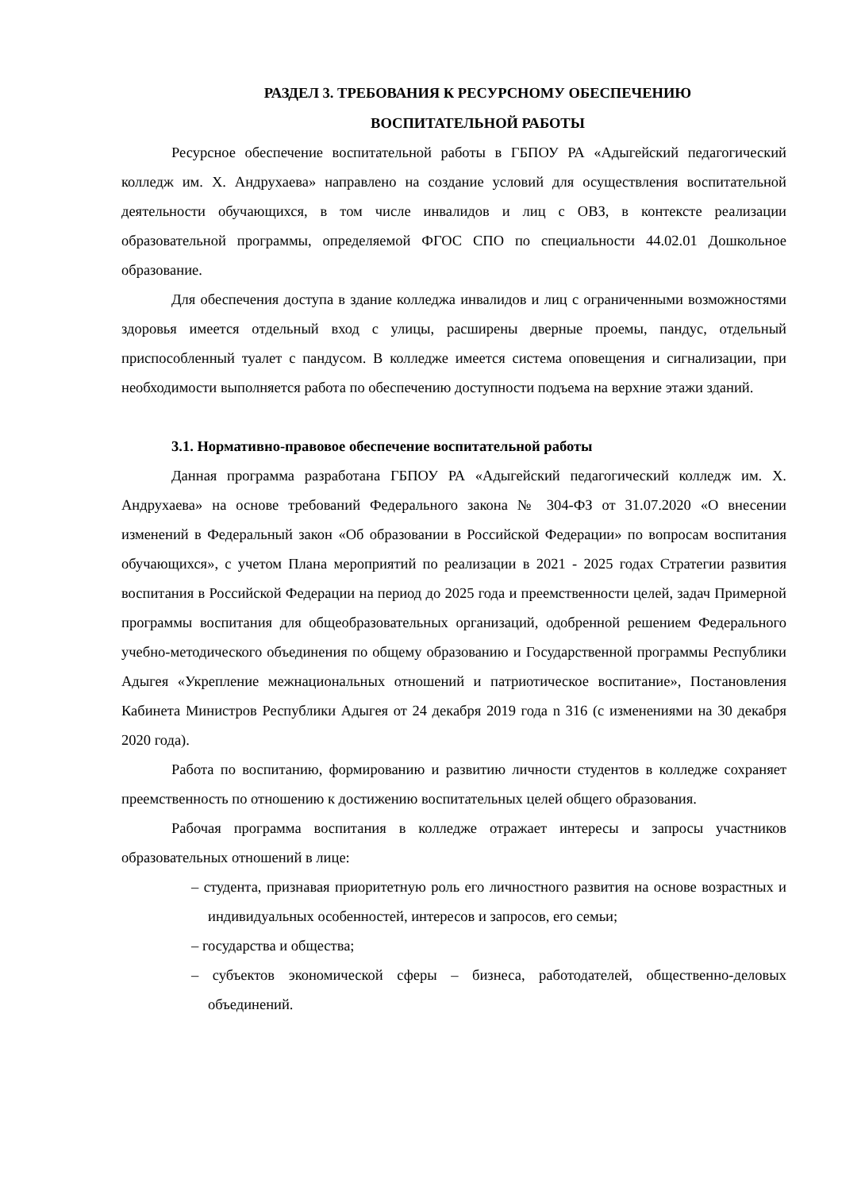РАЗДЕЛ 3. ТРЕБОВАНИЯ К РЕСУРСНОМУ ОБЕСПЕЧЕНИЮ
ВОСПИТАТЕЛЬНОЙ РАБОТЫ
Ресурсное обеспечение воспитательной работы в ГБПОУ РА «Адыгейский педагогический колледж им. Х. Андрухаева» направлено на создание условий для осуществления воспитательной деятельности обучающихся, в том числе инвалидов и лиц с ОВЗ, в контексте реализации образовательной программы, определяемой ФГОС СПО по специальности 44.02.01 Дошкольное образование.
Для обеспечения доступа в здание колледжа инвалидов и лиц с ограниченными возможностями здоровья имеется отдельный вход с улицы, расширены дверные проемы, пандус, отдельный приспособленный туалет с пандусом. В колледже имеется система оповещения и сигнализации, при необходимости выполняется работа по обеспечению доступности подъема на верхние этажи зданий.
3.1. Нормативно-правовое обеспечение воспитательной работы
Данная программа разработана ГБПОУ РА «Адыгейский педагогический колледж им. Х. Андрухаева» на основе требований Федерального закона № 304-ФЗ от 31.07.2020 «О внесении изменений в Федеральный закон «Об образовании в Российской Федерации» по вопросам воспитания обучающихся», с учетом Плана мероприятий по реализации в 2021 - 2025 годах Стратегии развития воспитания в Российской Федерации на период до 2025 года и преемственности целей, задач Примерной программы воспитания для общеобразовательных организаций, одобренной решением Федерального учебно-методического объединения по общему образованию и Государственной программы Республики Адыгея «Укрепление межнациональных отношений и патриотическое воспитание», Постановления Кабинета Министров Республики Адыгея от 24 декабря 2019 года n 316 (с изменениями на 30 декабря 2020 года).
Работа по воспитанию, формированию и развитию личности студентов в колледже сохраняет преемственность по отношению к достижению воспитательных целей общего образования.
Рабочая программа воспитания в колледже отражает интересы и запросы участников образовательных отношений в лице:
– студента, признавая приоритетную роль его личностного развития на основе возрастных и индивидуальных особенностей, интересов и запросов, его семьи;
– государства и общества;
– субъектов экономической сферы – бизнеса, работодателей, общественно-деловых объединений.